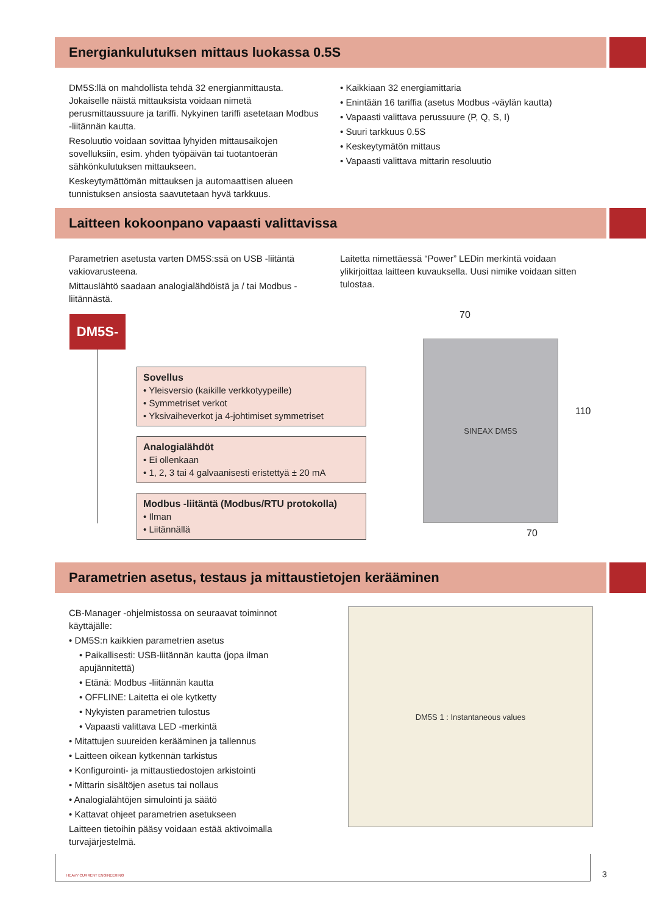Energiankulutuksen mittaus luokassa 0.5S
DM5S:llä on mahdollista tehdä 32 energianmittausta. Jokaiselle näistä mittauksista voidaan nimetä perusmittaussuure ja tariffi. Nykyinen tariffi asetetaan Modbus -liitännän kautta.
Resoluutio voidaan sovittaa lyhyiden mittausaikojen sovelluksiin, esim. yhden työpäivän tai tuotantoerän sähkönkulutuksen mittaukseen.
Keskeytymättömän mittauksen ja automaattisen alueen tunnistuksen ansiosta saavutetaan hyvä tarkkuus.
• Kaikkiaan 32 energiamittaria
• Enintään 16 tariffia (asetus Modbus -väylän kautta)
• Vapaasti valittava perussuure (P, Q, S, I)
• Suuri tarkkuus 0.5S
• Keskeytymätön mittaus
• Vapaasti valittava mittarin resoluutio
Laitteen kokoonpano vapaasti valittavissa
Parametrien asetusta varten DM5S:ssä on USB -liitäntä vakiovarusteena.
Mittauslähtö saadaan analogialähdöistä ja / tai Modbus -liitännästä.
Laitetta nimettäessä “Power” LEDin merkintä voidaan ylikirjoittaa laitteen kuvauksella. Uusi nimike voidaan sitten tulostaa.
DM5S-
Sovellus
• Yleisversio (kaikille verkkotyypeille)
• Symmetriset verkot
• Yksivaiheverkot ja 4-johtimiset symmetriset
Analogialähdöt
• Ei ollenkaan
• 1, 2, 3 tai 4 galvaanisesti eristettyä ± 20 mA
Modbus -liitäntä (Modbus/RTU protokolla)
• Ilman
• Liitännällä
70
110
70
SINEAX DM5S
Parametrien asetus, testaus ja mittaustietojen kerääminen
CB-Manager -ohjelmistossa on seuraavat toiminnot käyttäjälle:
• DM5S:n kaikkien parametrien asetus
• Paikallisesti: USB-liitännän kautta (jopa ilman apujännitettä)
• Etänä: Modbus -liitännän kautta
• OFFLINE: Laitetta ei ole kytketty
• Nykyisten parametrien tulostus
• Vapaasti valittava LED -merkintä
• Mitattujen suureiden kerääminen ja tallennus
• Laitteen oikean kytkennän tarkistus
• Konfigurointi- ja mittaustiedostojen arkistointi
• Mittarin sisältöjen asetus tai nollaus
• Analogialähtöjen simulointi ja säätö
• Kattavat ohjeet parametrien asetukseen
Laitteen tietoihin pääsy voidaan estää aktivoimalla turvajärjestelmä.
DM5S 1 : Instantaneous values
HEAVY CURRENT ENGINEERING
3